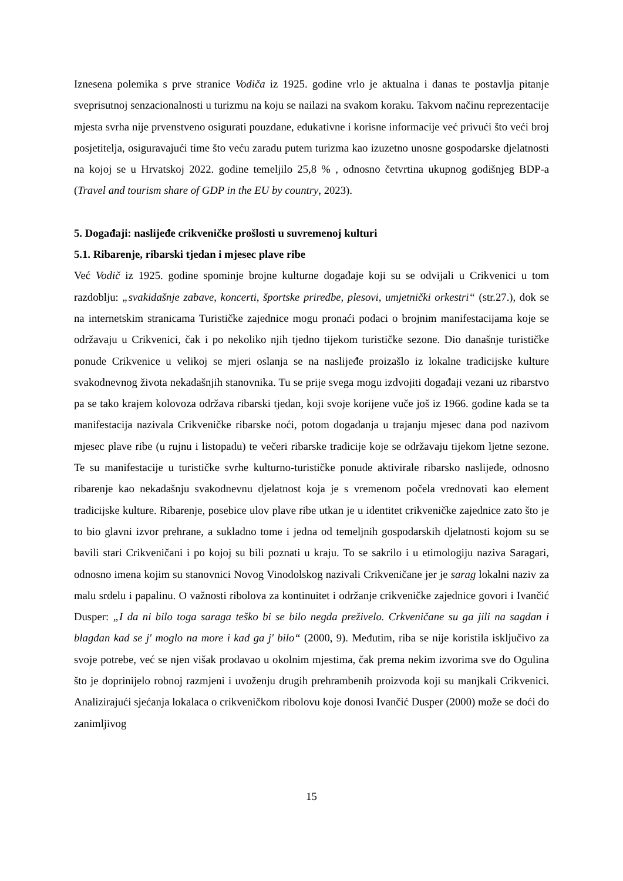Iznesena polemika s prve stranice Vodiča iz 1925. godine vrlo je aktualna i danas te postavlja pitanje sveprisutnoj senzacionalnosti u turizmu na koju se nailazi na svakom koraku. Takvom načinu reprezentacije mjesta svrha nije prvenstveno osigurati pouzdane, edukativne i korisne informacije već privući što veći broj posjetitelja, osiguravajući time što veću zaradu putem turizma kao izuzetno unosne gospodarske djelatnosti na kojoj se u Hrvatskoj 2022. godine temeljilo 25,8 % , odnosno četvrtina ukupnog godišnjeg BDP-a (Travel and tourism share of GDP in the EU by country, 2023).
5. Događaji: naslijeđe crikveničke prošlosti u suvremenoj kulturi
5.1. Ribarenje, ribarski tjedan i mjesec plave ribe
Već Vodič iz 1925. godine spominje brojne kulturne događaje koji su se odvijali u Crikvenici u tom razdoblju: „svakidašnje zabave, koncerti, športske priredbe, plesovi, umjetnički orkestri“ (str.27.), dok se na internetskim stranicama Turističke zajednice mogu pronaći podaci o brojnim manifestacijama koje se održavaju u Crikvenici, čak i po nekoliko njih tjedno tijekom turističke sezone. Dio današnje turističke ponude Crikvenice u velikoj se mjeri oslanja se na naslijeđe proizašlo iz lokalne tradicijske kulture svakodnevnog života nekadašnjih stanovnika. Tu se prije svega mogu izdvojiti događaji vezani uz ribarstvo pa se tako krajem kolovoza održava ribarski tjedan, koji svoje korijene vuče još iz 1966. godine kada se ta manifestacija nazivala Crikveničke ribarske noći, potom događanja u trajanju mjesec dana pod nazivom mjesec plave ribe (u rujnu i listopadu) te večeri ribarske tradicije koje se održavaju tijekom ljetne sezone. Te su manifestacije u turističke svrhe kulturno-turističke ponude aktivirale ribarsko naslijeđe, odnosno ribarenje kao nekadašnju svakodnevnu djelatnost koja je s vremenom počela vrednovati kao element tradicijske kulture. Ribarenje, posebice ulov plave ribe utkan je u identitet crikveničke zajednice zato što je to bio glavni izvor prehrane, a sukladno tome i jedna od temeljnih gospodarskih djelatnosti kojom su se bavili stari Crikveničani i po kojoj su bili poznati u kraju. To se sakrilo i u etimologiju naziva Saragari, odnosno imena kojim su stanovnici Novog Vinodolskog nazivali Crikveničane jer je sarag lokalni naziv za malu srdelu i papalinu. O važnosti ribolova za kontinuitet i održanje crikveničke zajednice govori i Ivančić Dusper: „I da ni bilo toga saraga teško bi se bilo negda preživelo. Crkveničane su ga jili na sagdan i blagdan kad se j' moglo na more i kad ga j' bilo“ (2000, 9). Međutim, riba se nije koristila isključivo za svoje potrebe, već se njen višak prodavao u okolnim mjestima, čak prema nekim izvorima sve do Ogulina što je doprinijelo robnoj razmjeni i uvoženju drugih prehrambenih proizvoda koji su manjkali Crikvenici. Analizirajući sjećanja lokalaca o crikveničkom ribolovu koje donosi Ivančić Dusper (2000) može se doći do zanimljivog
15